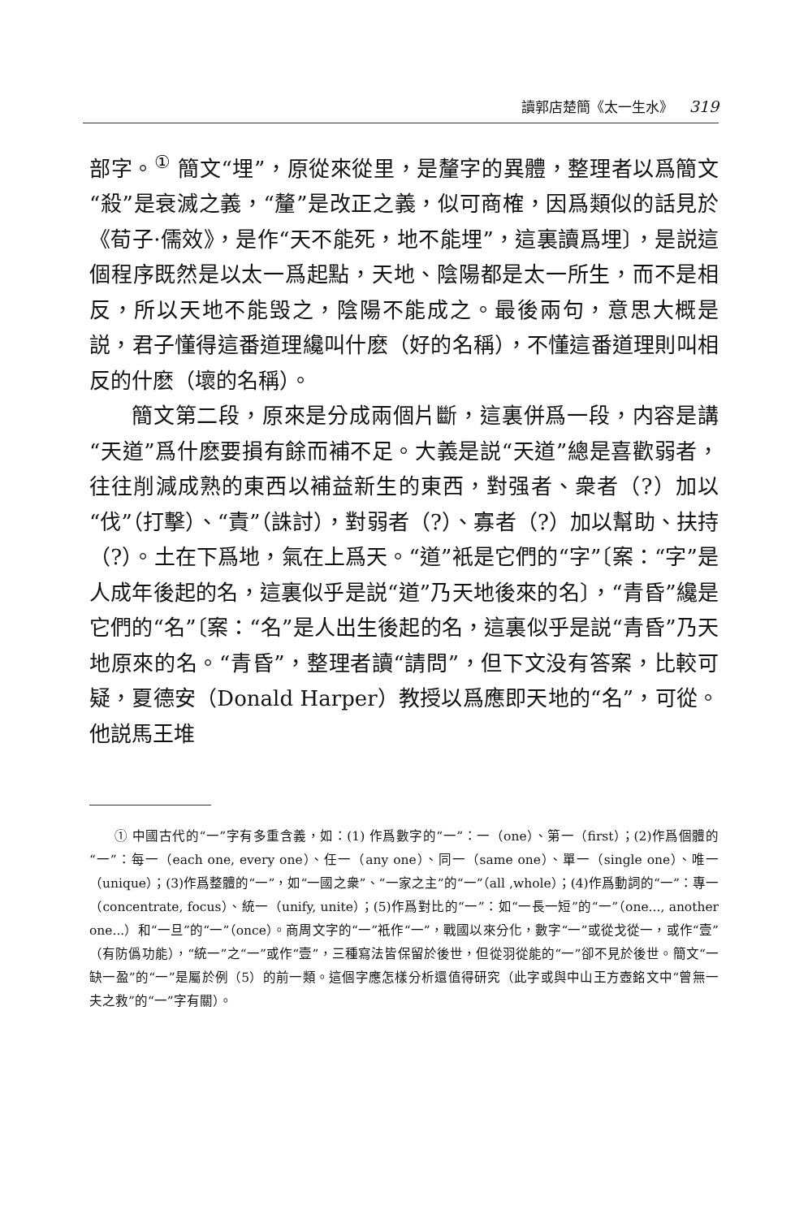讀郭店楚簡《太一生水》 319
部字。<sup>①</sup> 簡文“埋”，原從來從里，是釐字的異體，整理者以爲簡文“殺”是衰滅之義，“釐”是改正之義，似可商榷，因爲類似的話見於《荀子·儒效》，是作“天不能死，地不能埋”，這裏讀爲埋〕，是説這個程序既然是以太一爲起點，天地、陰陽都是太一所生，而不是相反，所以天地不能毁之，陰陽不能成之。最後兩句，意思大概是説，君子懂得這番道理纔叫什麽（好的名稱），不懂這番道理則叫相反的什麽（壞的名稱）。
簡文第二段，原來是分成兩個片斷，這裏併爲一段，内容是講“天道”爲什麽要損有餘而補不足。大義是説“天道”總是喜歡弱者，往往削減成熟的東西以補益新生的東西，對强者、衆者（?）加以“伐”（打擊）、“責”（誅討），對弱者（?）、寡者（?）加以幫助、扶持（?）。土在下爲地，氣在上爲天。“道”衹是它們的“字”〔案：“字”是人成年後起的名，這裏似乎是説“道”乃天地後來的名〕，“青昏”纔是它們的“名”〔案：“名”是人出生後起的名，這裏似乎是説“青昏”乃天地原來的名。“青昏”，整理者讀“請問”，但下文没有答案，比較可疑，夏德安（Donald Harper）教授以爲應即天地的“名”，可從。他説馬王堆
① 中國古代的“一”字有多重含義，如：(1) 作爲數字的“一”：一（one）、第一（first）；(2)作爲個體的“一”：每一（each one, every one）、任一（any one）、同一（same one）、單一（single one）、唯一（unique）；(3)作爲整體的“一”，如“一國之衆”、“一家之主”的“一”（all ,whole）；(4)作爲動詞的“一”：專一（concentrate, focus）、統一（unify, unite）；(5)作爲對比的“一”：如“一長一短”的“一”（one..., another one...）和“一旦”的“一”（once）。商周文字的“一”衹作“一”，戰國以來分化，數字“一”或從戈從一，或作“壹”（有防僞功能），“統一”之“一”或作“壹”，三種寫法皆保留於後世，但從羽從能的“一”卻不見於後世。簡文“一缺一盈”的“一”是屬於例（5）的前一類。這個字應怎樣分析還值得研究（此字或與中山王方壺銘文中“曾無一夫之救”的“一”字有關）。